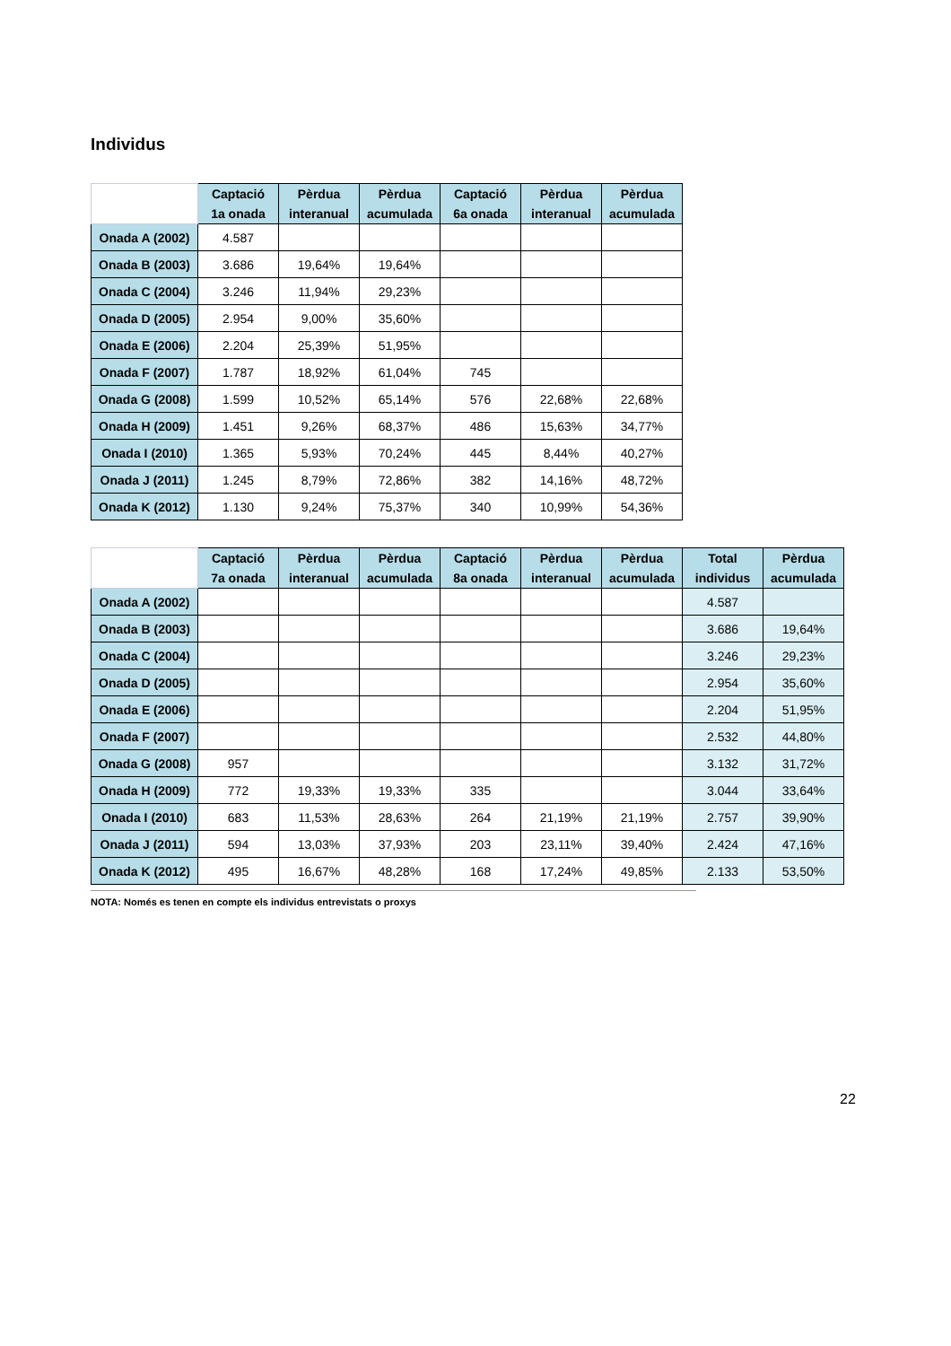Individus
| | Captació 1a onada | Pèrdua interanual | Pèrdua acumulada | Captació 6a onada | Pèrdua interanual | Pèrdua acumulada |
| --- | --- | --- | --- | --- | --- | --- |
| Onada A (2002) | 4.587 | | | | | |
| Onada B (2003) | 3.686 | 19,64% | 19,64% | | | |
| Onada C (2004) | 3.246 | 11,94% | 29,23% | | | |
| Onada D (2005) | 2.954 | 9,00% | 35,60% | | | |
| Onada E (2006) | 2.204 | 25,39% | 51,95% | | | |
| Onada F (2007) | 1.787 | 18,92% | 61,04% | 745 | | |
| Onada G (2008) | 1.599 | 10,52% | 65,14% | 576 | 22,68% | 22,68% |
| Onada H (2009) | 1.451 | 9,26% | 68,37% | 486 | 15,63% | 34,77% |
| Onada I (2010) | 1.365 | 5,93% | 70,24% | 445 | 8,44% | 40,27% |
| Onada J (2011) | 1.245 | 8,79% | 72,86% | 382 | 14,16% | 48,72% |
| Onada K (2012) | 1.130 | 9,24% | 75,37% | 340 | 10,99% | 54,36% |
| | Captació 7a onada | Pèrdua interanual | Pèrdua acumulada | Captació 8a onada | Pèrdua interanual | Pèrdua acumulada | Total individus | Pèrdua acumulada |
| --- | --- | --- | --- | --- | --- | --- | --- | --- |
| Onada A (2002) | | | | | | | 4.587 | |
| Onada B (2003) | | | | | | | 3.686 | 19,64% |
| Onada C (2004) | | | | | | | 3.246 | 29,23% |
| Onada D (2005) | | | | | | | 2.954 | 35,60% |
| Onada E (2006) | | | | | | | 2.204 | 51,95% |
| Onada F (2007) | | | | | | | 2.532 | 44,80% |
| Onada G (2008) | 957 | | | | | | 3.132 | 31,72% |
| Onada H (2009) | 772 | 19,33% | 19,33% | 335 | | | 3.044 | 33,64% |
| Onada I (2010) | 683 | 11,53% | 28,63% | 264 | 21,19% | 21,19% | 2.757 | 39,90% |
| Onada J (2011) | 594 | 13,03% | 37,93% | 203 | 23,11% | 39,40% | 2.424 | 47,16% |
| Onada K (2012) | 495 | 16,67% | 48,28% | 168 | 17,24% | 49,85% | 2.133 | 53,50% |
NOTA: Només es tenen en compte els individus entrevistats o proxys
22